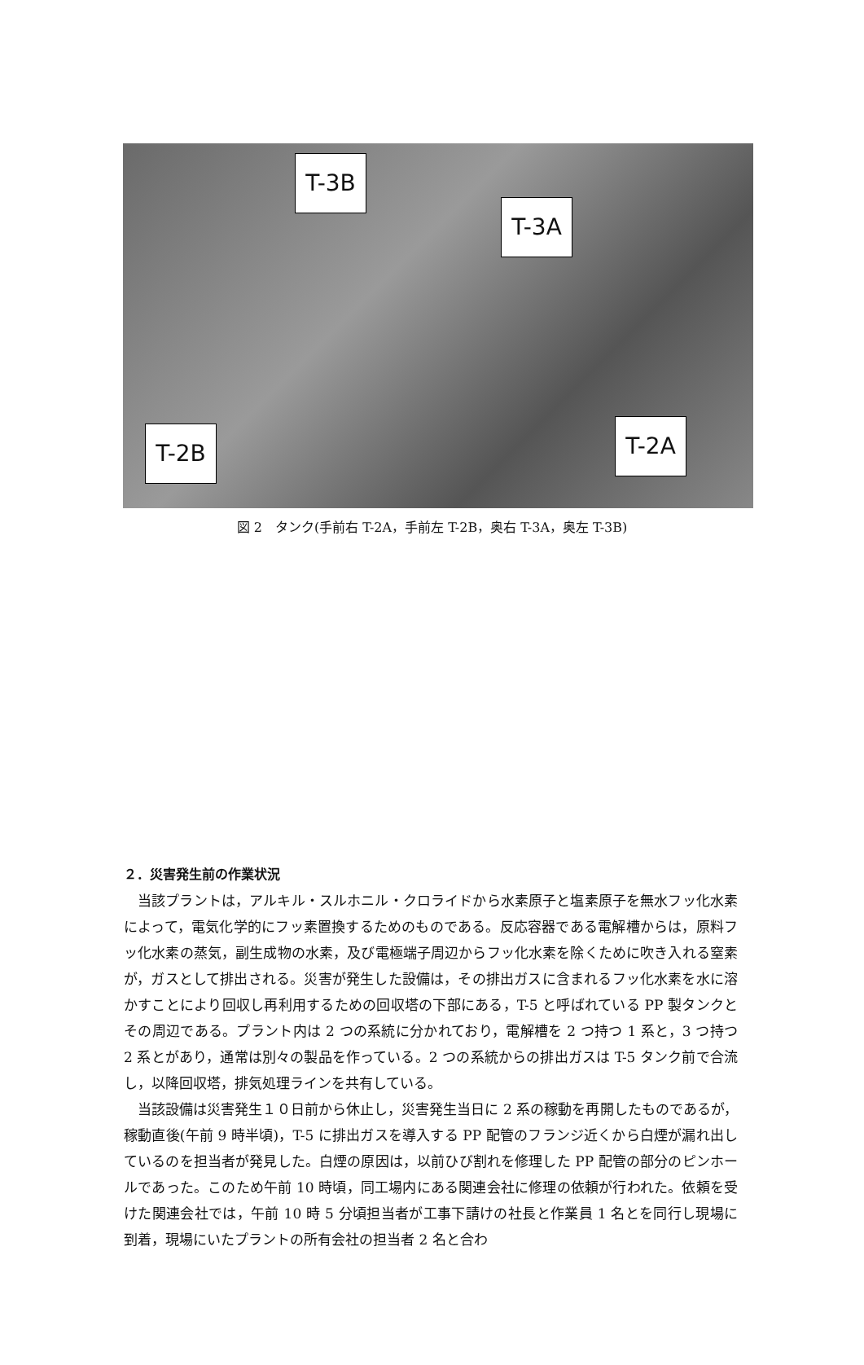T-3B
T-3A
T-2B T-2A
図 2　タンク(手前右 T-2A，手前左 T-2B，奥右 T-3A，奥左 T-3B)
２．災害発生前の作業状況
当該プラントは，アルキル・スルホニル・クロライドから水素原子と塩素原子を無水フッ化水素によって，電気化学的にフッ素置換するためのものである。反応容器である電解槽からは，原料フッ化水素の蒸気，副生成物の水素，及び電極端子周辺からフッ化水素を除くために吹き入れる窒素が，ガスとして排出される。災害が発生した設備は，その排出ガスに含まれるフッ化水素を水に溶かすことにより回収し再利用するための回収塔の下部にある，T-5 と呼ばれている PP 製タンクとその周辺である。プラント内は 2 つの系統に分かれており，電解槽を 2 つ持つ 1 系と，3 つ持つ 2 系とがあり，通常は別々の製品を作っている。2 つの系統からの排出ガスは T-5 タンク前で合流し，以降回収塔，排気処理ラインを共有している。
当該設備は災害発生１０日前から休止し，災害発生当日に 2 系の稼動を再開したものであるが，稼動直後(午前 9 時半頃)，T-5 に排出ガスを導入する PP 配管のフランジ近くから白煙が漏れ出しているのを担当者が発見した。白煙の原因は，以前ひび割れを修理した PP 配管の部分のピンホールであった。このため午前 10 時頃，同工場内にある関連会社に修理の依頼が行われた。依頼を受けた関連会社では，午前 10 時 5 分頃担当者が工事下請けの社長と作業員 1 名とを同行し現場に到着，現場にいたプラントの所有会社の担当者 2 名と合わ